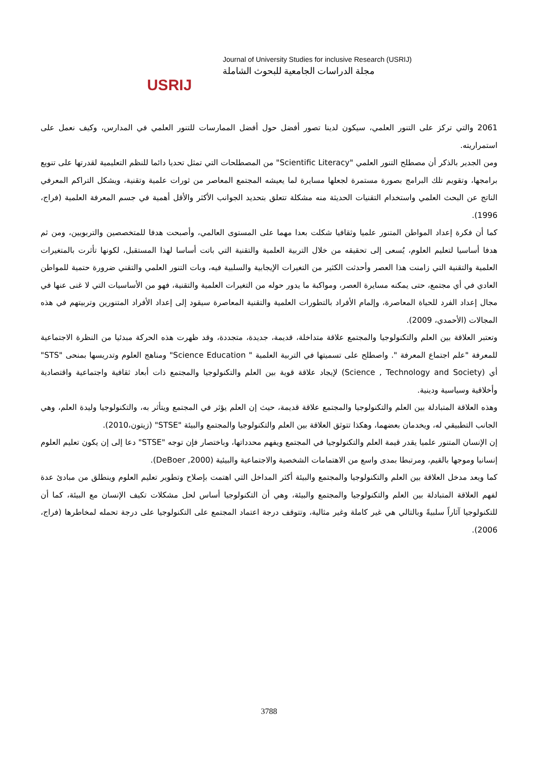USRIJ
Journal of University Studies for inclusive Research (USRIJ)
مجلة الدراسات الجامعية للبحوث الشاملة
2061 والتي تركز على التنور العلمي، سيكون لدينا تصور أفضل حول أفضل الممارسات للتنور العلمي في المدارس، وكيف نعمل على استمراريته.
ومن الجدير بالذكر أن مصطلح التنور العلمي "Scientific Literacy" من المصطلحات التي تمثل تحديا دائما للنظم التعليمية لقدرتها على تنويع برامجها، وتقويم تلك البرامج بصورة مستمرة لجعلها مسايرة لما يعيشه المجتمع المعاصر من ثورات علمية وتقنية، ويشكل التراكم المعرفي الناتج عن البحث العلمي واستخدام التقنيات الحديثة منه مشكلة تتعلق بتحديد الجوانب الأكثر والأقل أهمية في جسم المعرفة العلمية (فراج، 1996).
كما أن فكرة إعداد المواطن المتنور علميا وثقافيا شكلت بعدا مهما على المستوى العالمي، وأصبحت هدفا للمتخصصين والتربويين، ومن ثم هدفا أساسيا لتعليم العلوم، يُسعى إلى تحقيقه من خلال التربية العلمية والتقنية التي باتت أساسا لهذا المستقبل، لكونها تأثرت بالمتغيرات العلمية والتقنية التي زامنت هذا العصر وأحدثت الكثير من التغيرات الإيجابية والسلبية فيه، وبات التنور العلمي والتقني ضرورة حتمية للمواطن العادي في أي مجتمع، حتى يمكنه مسايرة العصر، ومواكبة ما يدور حوله من التغيرات العلمية والتقنية، فهو من الأساسيات التي لا غنى عنها في مجال إعداد الفرد للحياة المعاصرة، وإلمام الأفراد بالتطورات العلمية والتقنية المعاصرة سيقود إلى إعداد الأفراد المتنورين وتربيتهم في هذه المجالات (الأحمدي، 2009).
وتعتبر العلاقة بين العلم والتكنولوجيا والمجتمع علاقة متداخلة، قديمة، جديدة، متجددة، وقد ظهرت هذه الحركة مبدئيا من النظرة الاجتماعية للمعرفة "علم اجتماع المعرفة ". واصطلح على تسميتها في التربية العلمية " Science Education" ومناهج العلوم وتدريسها بمنحى "STS" أي (Science , Technology and Society) لإيجاد علاقة قوية بين العلم والتكنولوجيا والمجتمع ذات أبعاد ثقافية واجتماعية واقتصادية وأخلاقية وسياسية ودينية.
وهذه العلاقة المتبادلة بين العلم والتكنولوجيا والمجتمع علاقة قديمة، حيث إن العلم يؤثر في المجتمع ويتأثر به، والتكنولوجيا وليدة العلم، وهي الجانب التطبيقي له، ويخدمان بعضهما، وهكذا تتوثق العلاقة بين العلم والتكنولوجيا والمجتمع والبيئة "STSE" (زيتون،2010).
إن الإنسان المتنور علميا يقدر قيمة العلم والتكنولوجيا في المجتمع ويفهم محدداتها، وباختصار فإن توجه "STSE" دعا إلى إن يكون تعليم العلوم إنسانيا وموجها بالقيم، ومرتبطا بمدى واسع من الاهتمامات الشخصية والاجتماعية والبيئية (DeBoer ,2000).
كما ويعد مدخل العلاقة بين العلم والتكنولوجيا والمجتمع والبيئة أكثر المداخل التي اهتمت بإصلاح وتطوير تعليم العلوم وينطلق من مبادئ عدة لفهم العلاقة المتبادلة بين العلم والتكنولوجيا والمجتمع والبيئة، وهي أن التكنولوجيا أساس لحل مشكلات تكيف الإنسان مع البيئة، كما أن للتكنولوجيا آثاراً سلبيةً وبالتالي هي غير كاملة وغير مثالية، وتتوقف درجة اعتماد المجتمع على التكنولوجيا على درجة تحمله لمخاطرها (فراج، 2006).
3788